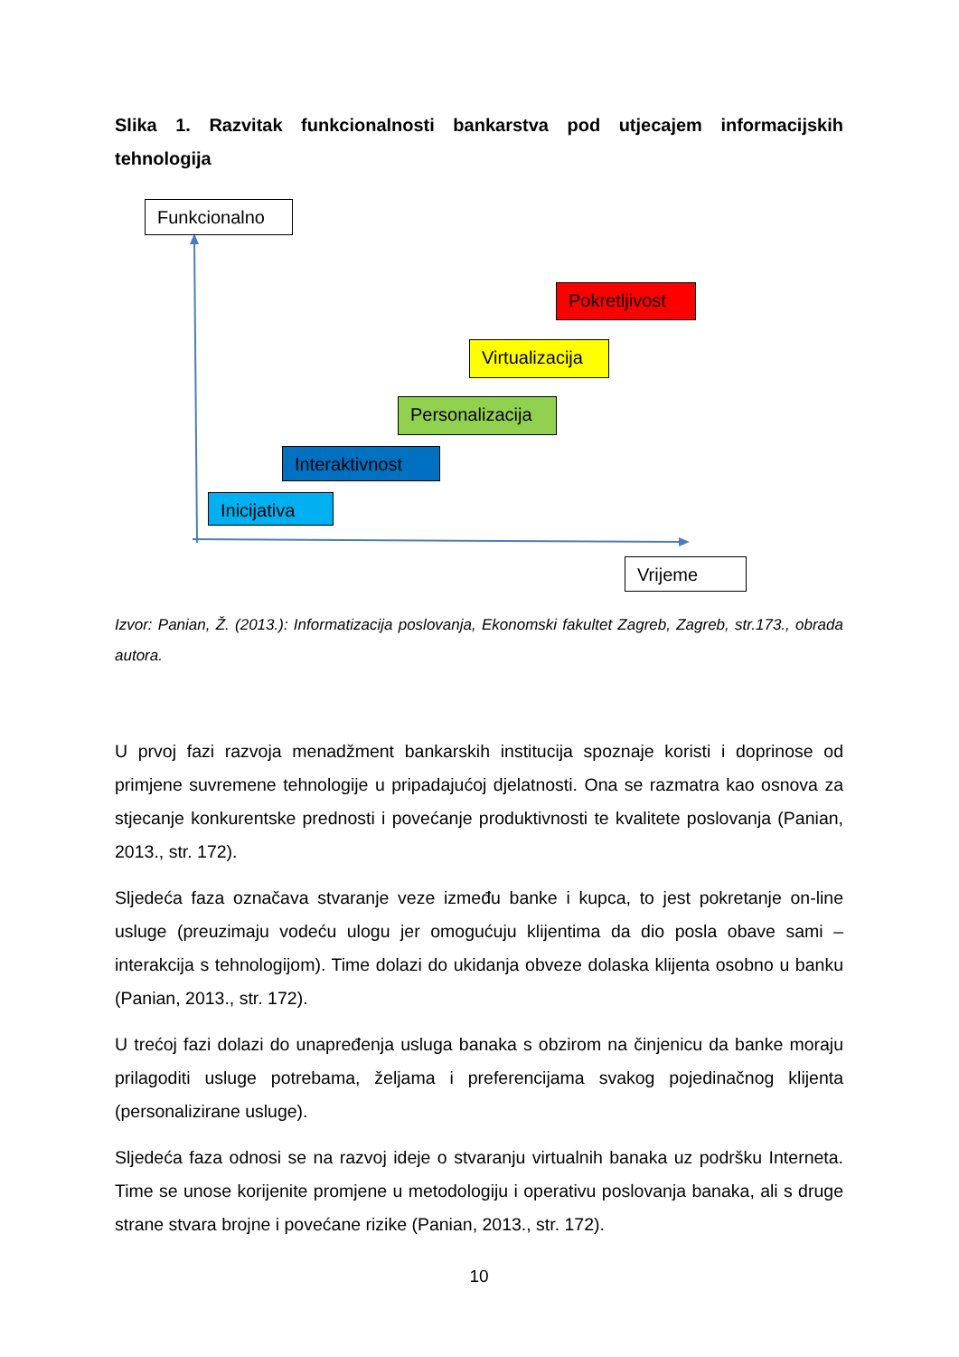Slika 1. Razvitak funkcionalnosti bankarstva pod utjecajem informacijskih tehnologija
Funkcionalno
Pokretljivost
Virtualizacija
Personalizacija
Interaktivnost
Inicijativa
Vrijeme
Izvor: Panian, Ž. (2013.): Informatizacija poslovanja, Ekonomski fakultet Zagreb, Zagreb, str.173., obrada autora.
U prvoj fazi razvoja menadžment bankarskih institucija spoznaje koristi i doprinose od primjene suvremene tehnologije u pripadajućoj djelatnosti. Ona se razmatra kao osnova za stjecanje konkurentske prednosti i povećanje produktivnosti te kvalitete poslovanja (Panian, 2013., str. 172).
Sljedeća faza označava stvaranje veze između banke i kupca, to jest pokretanje on-line usluge (preuzimaju vodeću ulogu jer omogućuju klijentima da dio posla obave sami – interakcija s tehnologijom). Time dolazi do ukidanja obveze dolaska klijenta osobno u banku (Panian, 2013., str. 172).
U trećoj fazi dolazi do unapređenja usluga banaka s obzirom na činjenicu da banke moraju prilagoditi usluge potrebama, željama i preferencijama svakog pojedinačnog klijenta (personalizirane usluge).
Sljedeća faza odnosi se na razvoj ideje o stvaranju virtualnih banaka uz podršku Interneta. Time se unose korijenite promjene u metodologiju i operativu poslovanja banaka, ali s druge strane stvara brojne i povećane rizike (Panian, 2013., str. 172).
10